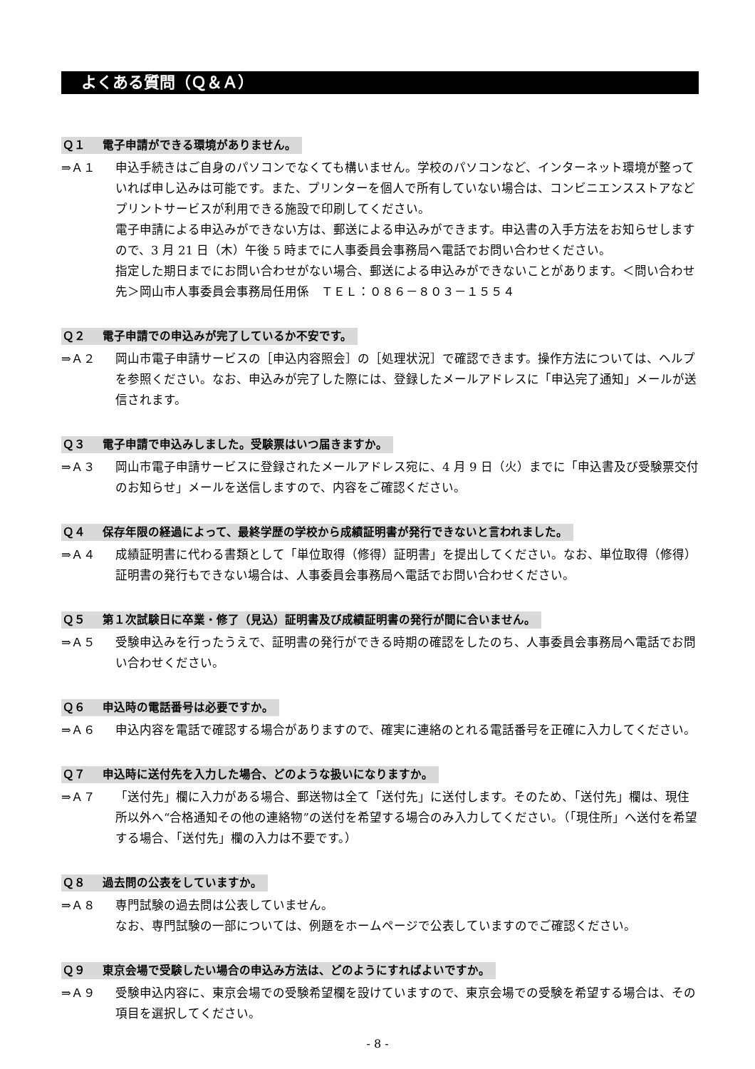よくある質問（Ｑ＆Ａ）
Ｑ１ 電子申請ができる環境がありません。
⇒Ａ１ 申込手続きはご自身のパソコンでなくても構いません。学校のパソコンなど、インターネット環境が整っていれば申し込みは可能です。また、プリンターを個人で所有していない場合は、コンビニエンスストアなどプリントサービスが利用できる施設で印刷してください。
電子申請による申込みができない方は、郵送による申込みができます。申込書の入手方法をお知らせしますので、3 月 21 日（木）午後 5 時までに人事委員会事務局へ電話でお問い合わせください。
指定した期日までにお問い合わせがない場合、郵送による申込みができないことがあります。＜問い合わせ先＞岡山市人事委員会事務局任用係　ＴＥＬ：０８６－８０３－１５５４
Ｑ２ 電子申請での申込みが完了しているか不安です。
⇒Ａ２ 岡山市電子申請サービスの［申込内容照会］の［処理状況］で確認できます。操作方法については、ヘルプを参照ください。なお、申込みが完了した際には、登録したメールアドレスに「申込完了通知」メールが送信されます。
Ｑ３ 電子申請で申込みしました。受験票はいつ届きますか。
⇒Ａ３ 岡山市電子申請サービスに登録されたメールアドレス宛に、4 月 9 日（火）までに「申込書及び受験票交付のお知らせ」メールを送信しますので、内容をご確認ください。
Ｑ４ 保存年限の経過によって、最終学歴の学校から成績証明書が発行できないと言われました。
⇒Ａ４ 成績証明書に代わる書類として「単位取得（修得）証明書」を提出してください。なお、単位取得（修得）証明書の発行もできない場合は、人事委員会事務局へ電話でお問い合わせください。
Ｑ５ 第１次試験日に卒業・修了（見込）証明書及び成績証明書の発行が間に合いません。
⇒Ａ５ 受験申込みを行ったうえで、証明書の発行ができる時期の確認をしたのち、人事委員会事務局へ電話でお問い合わせください。
Ｑ６ 申込時の電話番号は必要ですか。
⇒Ａ６ 申込内容を電話で確認する場合がありますので、確実に連絡のとれる電話番号を正確に入力してください。
Ｑ７ 申込時に送付先を入力した場合、どのような扱いになりますか。
⇒Ａ７ 「送付先」欄に入力がある場合、郵送物は全て「送付先」に送付します。そのため、「送付先」欄は、現住所以外へ“合格通知その他の連絡物”の送付を希望する場合のみ入力してください。（「現住所」へ送付を希望する場合、「送付先」欄の入力は不要です。）
Ｑ８ 過去問の公表をしていますか。
⇒Ａ８ 専門試験の過去問は公表していません。
なお、専門試験の一部については、例題をホームページで公表していますのでご確認ください。
Ｑ９ 東京会場で受験したい場合の申込み方法は、どのようにすればよいですか。
⇒Ａ９ 受験申込内容に、東京会場での受験希望欄を設けていますので、東京会場での受験を希望する場合は、その項目を選択してください。
- 8 -